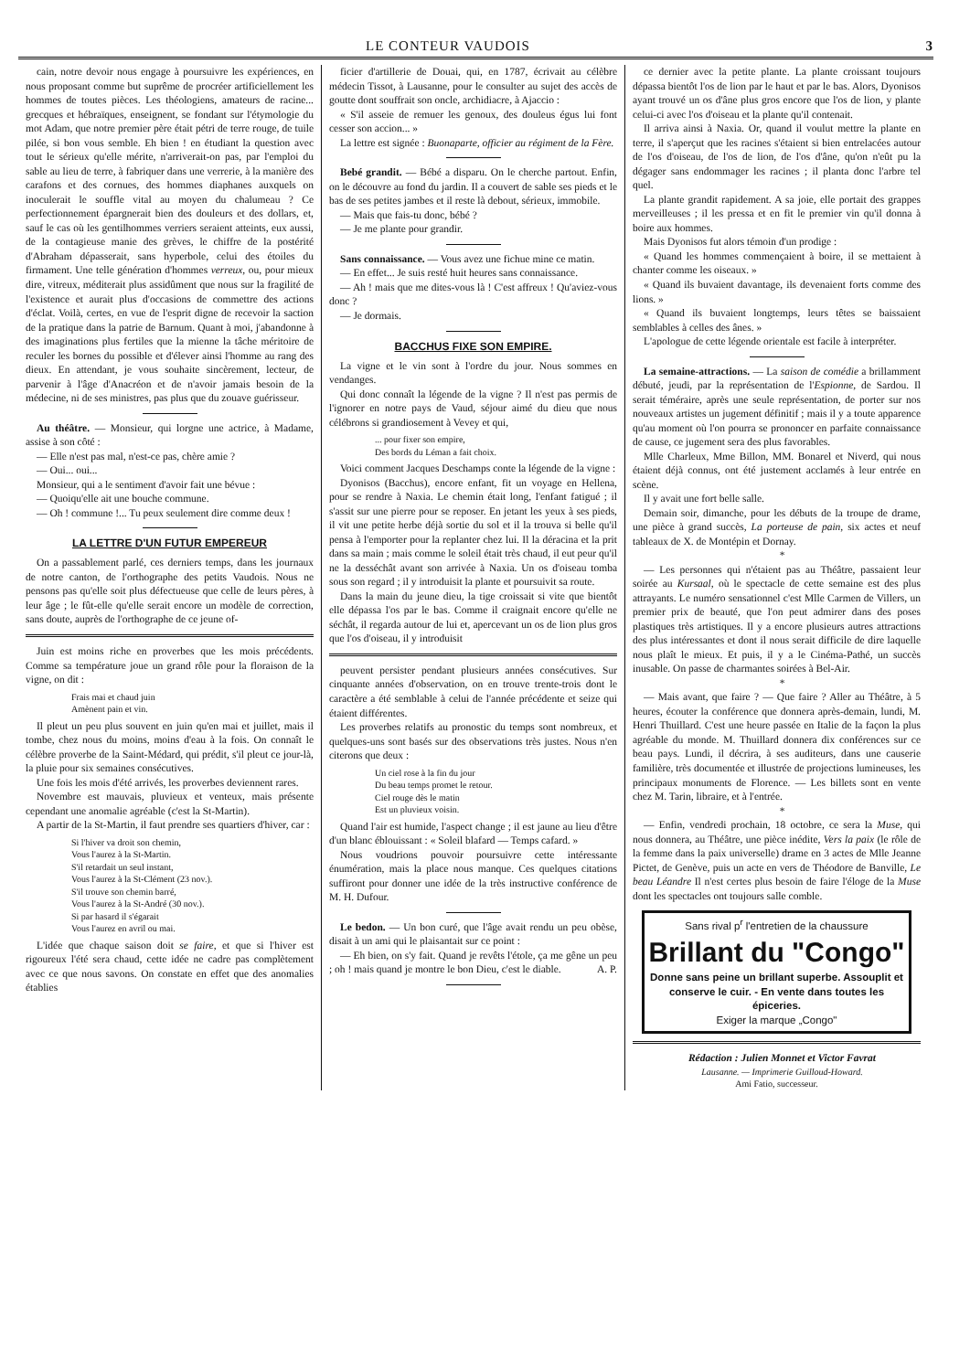LE CONTEUR VAUDOIS 3
cain, notre devoir nous engage à poursuivre les expériences, en nous proposant comme but suprême de procréer artificiellement les hommes de toutes pièces. Les théologiens, amateurs de racine... grecques et hébraïques, enseignent, se fondant sur l'étymologie du mot Adam, que notre premier père était pétri de terre rouge, de tuile pilée, si bon vous semble. Eh bien ! en étudiant la question avec tout le sérieux qu'elle mérite, n'arriverait-on pas, par l'emploi du sable au lieu de terre, à fabriquer dans une verrerie, à la manière des carafons et des cornues, des hommes diaphanes auxquels on inoculerait le souffle vital au moyen du chalumeau ? Ce perfectionnement épargnerait bien des douleurs et des dollars, et, sauf le cas où les gentilhommes verriers seraient atteints, eux aussi, de la contagieuse manie des grèves, le chiffre de la postérité d'Abraham dépasserait, sans hyperbole, celui des étoiles du firmament. Une telle génération d'hommes verreux, ou, pour mieux dire, vitreux, méditerait plus assidûment que nous sur la fragilité de l'existence et aurait plus d'occasions de commettre des actions d'éclat. Voilà, certes, en vue de l'esprit digne de recevoir la saction de la pratique dans la patrie de Barnum. Quant à moi, j'abandonne à des imaginations plus fertiles que la mienne la tâche méritoire de reculer les bornes du possible et d'élever ainsi l'homme au rang des dieux. En attendant, je vous souhaite sincèrement, lecteur, de parvenir à l'âge d'Anacréon et de n'avoir jamais besoin de la médecine, ni de ses ministres, pas plus que du zouave guérisseur.
Au théâtre. — Monsieur, qui lorgne une actrice, à Madame, assise à son côté :
— Elle n'est pas mal, n'est-ce pas, chère amie ?
— Oui... oui...
Monsieur, qui a le sentiment d'avoir fait une bévue :
— Quoiqu'elle ait une bouche commune.
— Oh ! commune !... Tu peux seulement dire comme deux !
LA LETTRE D'UN FUTUR EMPEREUR
On a passablement parlé, ces derniers temps, dans les journaux de notre canton, de l'orthographe des petits Vaudois. Nous ne pensons pas qu'elle soit plus défectueuse que celle de leurs pères, à leur âge ; le fût-elle qu'elle serait encore un modèle de correction, sans doute, auprès de l'orthographe de ce jeune of-
Juin est moins riche en proverbes que les mois précédents. Comme sa température joue un grand rôle pour la floraison de la vigne, on dit :
Frais mai et chaud juin
Amènent pain et vin.
Il pleut un peu plus souvent en juin qu'en mai et juillet, mais il tombe, chez nous du moins, moins d'eau à la fois. On connaît le célèbre proverbe de la Saint-Médard, qui prédit, s'il pleut ce jour-là, la pluie pour six semaines consécutives.
Une fois les mois d'été arrivés, les proverbes deviennent rares.
Novembre est mauvais, pluvieux et venteux, mais présente cependant une anomalie agréable (c'est la St-Martin).
A partir de la St-Martin, il faut prendre ses quartiers d'hiver, car :
Si l'hiver va droit son chemin,
Vous l'aurez à la St-Martin.
S'il retardait un seul instant,
Vous l'aurez à la St-Clément (23 nov.).
S'il trouve son chemin barré,
Vous l'aurez à la St-André (30 nov.).
Si par hasard il s'égarait
Vous l'aurez en avril ou mai.
L'idée que chaque saison doit se faire, et que si l'hiver est rigoureux l'été sera chaud, cette idée ne cadre pas complètement avec ce que nous savons. On constate en effet que des anomalies établies
ficier d'artillerie de Douai, qui, en 1787, écrivait au célèbre médecin Tissot, à Lausanne, pour le consulter au sujet des accès de goutte dont souffrait son oncle, archidiacre, à Ajaccio :
« S'il asseie de remuer les genoux, des douleus égus lui font cesser son accion... »
La lettre est signée : Buonaparte, officier au régiment de la Fère.
Bebé grandit. — Bébé a disparu. On le cherche partout. Enfin, on le découvre au fond du jardin. Il a couvert de sable ses pieds et le bas de ses petites jambes et il reste là debout, sérieux, immobile.
— Mais que fais-tu donc, bébé ?
— Je me plante pour grandir.
Sans connaissance. — Vous avez une fichue mine ce matin.
— En effet... Je suis resté huit heures sans connaissance.
— Ah ! mais que me dites-vous là ! C'est affreux ! Qu'aviez-vous donc ?
— Je dormais.
BACCHUS FIXE SON EMPIRE.
La vigne et le vin sont à l'ordre du jour. Nous sommes en vendanges.
Qui donc connaît la légende de la vigne ? Il n'est pas permis de l'ignorer en notre pays de Vaud, séjour aimé du dieu que nous célébrons si grandiosement à Vevey et qui,
... pour fixer son empire,
Des bords du Léman a fait choix.
Voici comment Jacques Deschamps conte la légende de la vigne :
Dyonisos (Bacchus), encore enfant, fit un voyage en Hellena, pour se rendre à Naxia. Le chemin était long, l'enfant fatigué ; il s'assit sur une pierre pour se reposer. En jetant les yeux à ses pieds, il vit une petite herbe déjà sortie du sol et il la trouva si belle qu'il pensa à l'emporter pour la replanter chez lui. Il la déracina et la prit dans sa main ; mais comme le soleil était très chaud, il eut peur qu'il ne la desséchât avant son arrivée à Naxia. Un os d'oiseau tomba sous son regard ; il y introduisit la plante et poursuivit sa route.
Dans la main du jeune dieu, la tige croissait si vite que bientôt elle dépassa l'os par le bas. Comme il craignait encore qu'elle ne séchât, il regarda autour de lui et, apercevant un os de lion plus gros que l'os d'oiseau, il y introduisit
peuvent persister pendant plusieurs années consécutives. Sur cinquante années d'observation, on en trouve trente-trois dont le caractère a été semblable à celui de l'année précédente et seize qui étaient différentes.
Les proverbes relatifs au pronostic du temps sont nombreux, et quelques-uns sont basés sur des observations très justes. Nous n'en citerons que deux :
Un ciel rose à la fin du jour
Du beau temps promet le retour.
Ciel rouge dès le matin
Est un pluvieux voisin.
Quand l'air est humide, l'aspect change ; il est jaune au lieu d'être d'un blanc éblouissant : « Soleil blafard — Temps cafard. »
Nous voudrions pouvoir poursuivre cette intéressante énumération, mais la place nous manque. Ces quelques citations suffiront pour donner une idée de la très instructive conférence de M. H. Dufour.
Le bedon. — Un bon curé, que l'âge avait rendu un peu obèse, disait à un ami qui le plaisantait sur ce point :
— Eh bien, on s'y fait. Quand je revêts l'étole, ça me gêne un peu ; oh ! mais quand je montre le bon Dieu, c'est le diable. A. P.
ce dernier avec la petite plante. La plante croissant toujours dépassa bientôt l'os de lion par le haut et par le bas. Alors, Dyonisos ayant trouvé un os d'âne plus gros encore que l'os de lion, y plante celui-ci avec l'os d'oiseau et la plante qu'il contenait.
Il arriva ainsi à Naxia. Or, quand il voulut mettre la plante en terre, il s'aperçut que les racines s'étaient si bien entrelacées autour de l'os d'oiseau, de l'os de lion, de l'os d'âne, qu'on n'eût pu la dégager sans endommager les racines ; il planta donc l'arbre tel quel.
La plante grandit rapidement. A sa joie, elle portait des grappes merveilleuses ; il les pressa et en fit le premier vin qu'il donna à boire aux hommes.
Mais Dyonisos fut alors témoin d'un prodige :
« Quand les hommes commençaient à boire, il se mettaient à chanter comme les oiseaux. »
« Quand ils buvaient davantage, ils devenaient forts comme des lions. »
« Quand ils buvaient longtemps, leurs têtes se baissaient semblables à celles des ânes. »
L'apologue de cette légende orientale est facile à interpréter.
La semaine-attractions. — La saison de comédie a brillamment débuté, jeudi, par la représentation de l'Espionne, de Sardou. Il serait téméraire, après une seule représentation, de porter sur nos nouveaux artistes un jugement définitif ; mais il y a toute apparence qu'au moment où l'on pourra se prononcer en parfaite connaissance de cause, ce jugement sera des plus favorables.
Mlle Charleux, Mme Billon, MM. Bonarel et Niverd, qui nous étaient déjà connus, ont été justement acclamés à leur entrée en scène.
Il y avait une fort belle salle.
Demain soir, dimanche, pour les débuts de la troupe de drame, une pièce à grand succès, La porteuse de pain, six actes et neuf tableaux de X. de Montépin et Dornay.
*
— Les personnes qui n'étaient pas au Théâtre, passaient leur soirée au Kursaal, où le spectacle de cette semaine est des plus attrayants. Le numéro sensationnel c'est Mlle Carmen de Villers, un premier prix de beauté, que l'on peut admirer dans des poses plastiques très artistiques. Il y a encore plusieurs autres attractions des plus intéressantes et dont il nous serait difficile de dire laquelle nous plaît le mieux. Et puis, il y a le Cinéma-Pathé, un succès inusable. On passe de charmantes soirées à Bel-Air.
*
— Mais avant, que faire ? — Que faire ? Aller au Théâtre, à 5 heures, écouter la conférence que donnera après-demain, lundi, M. Henri Thuillard. C'est une heure passée en Italie de la façon la plus agréable du monde. M. Thuillard donnera dix conférences sur ce beau pays. Lundi, il décrira, à ses auditeurs, dans une causerie familière, très documentée et illustrée de projections lumineuses, les principaux monuments de Florence. — Les billets sont en vente chez M. Tarin, libraire, et à l'entrée.
*
— Enfin, vendredi prochain, 18 octobre, ce sera la Muse, qui nous donnera, au Théâtre, une pièce inédite, Vers la paix (le rôle de la femme dans la paix universelle) drame en 3 actes de Mlle Jeanne Pictet, de Genève, puis un acte en vers de Théodore de Banville, Le beau Léandre Il n'est certes plus besoin de faire l'éloge de la Muse dont les spectacles ont toujours salle comble.
Sans rival p<sup>r</sup> l'entretien de la chaussure
Brillant du "Congo"
Donne sans peine un brillant superbe. Assouplit et conserve le cuir. - En vente dans toutes les épiceries.
Exiger la marque „Congo"
Rédaction : Julien Monnet et Victor Favrat
Lausanne. — Imprimerie Guilloud-Howard.
Ami Fatio, successeur.